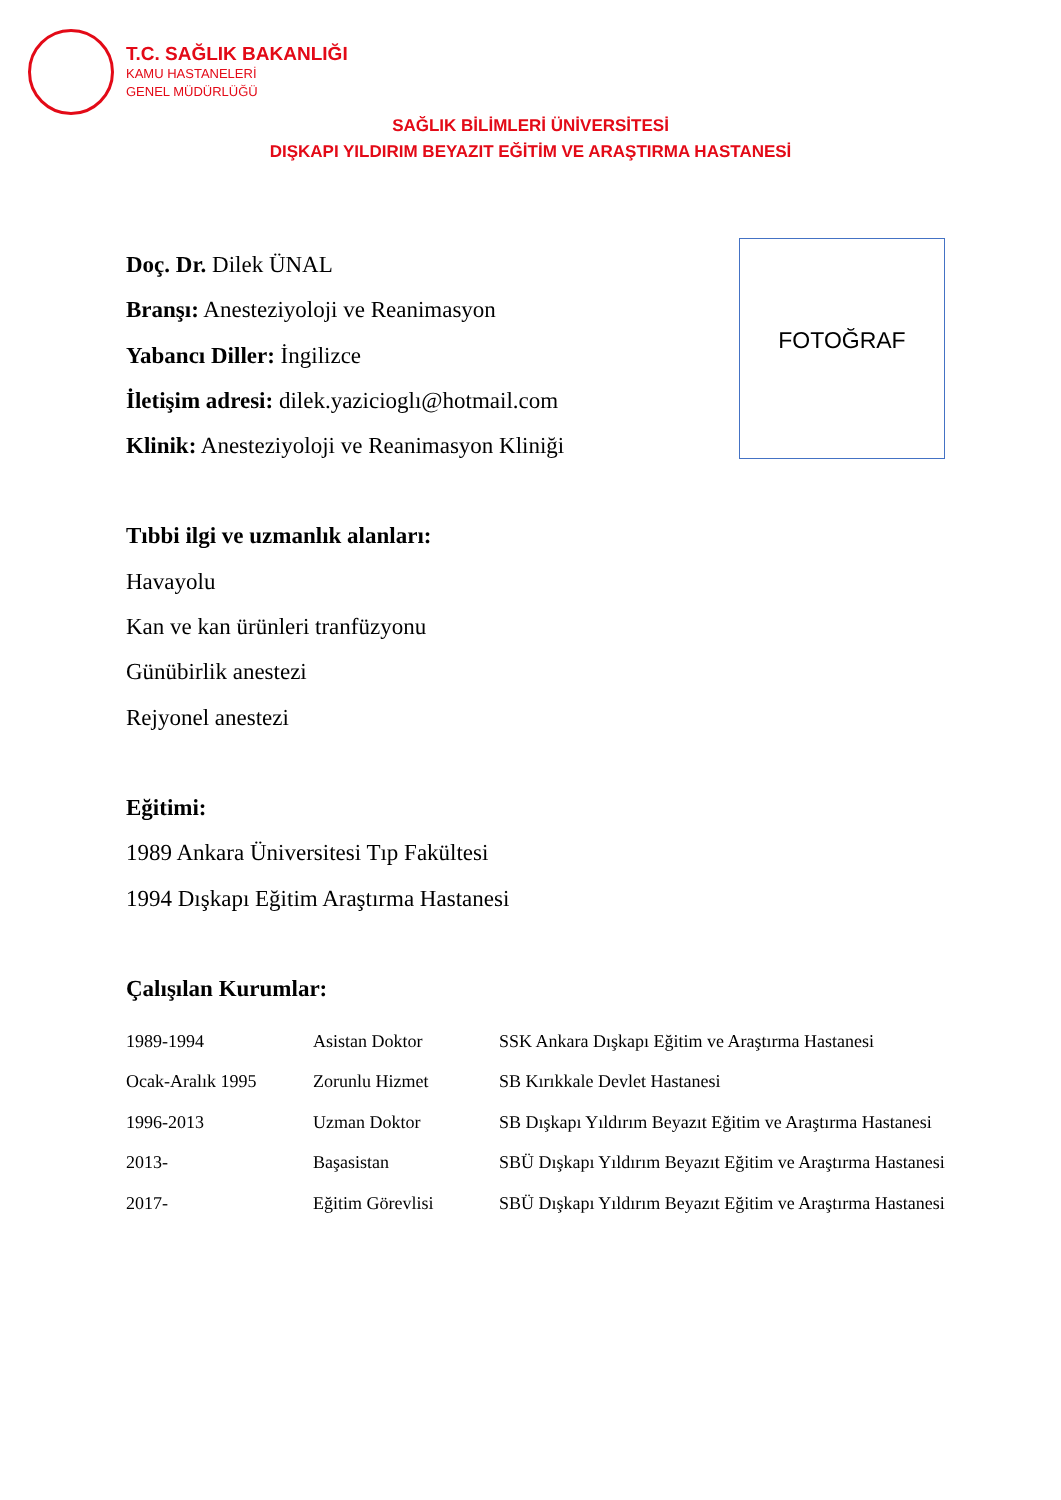T.C. SAĞLIK BAKANLIĞI
KAMU HASTANELERİ
GENEL MÜDÜRLÜĞÜ
SAĞLIK BİLİMLERİ ÜNİVERSİTESİ
DIŞKAPI YILDIRIM BEYAZIT EĞİTİM VE ARAŞTIRMA HASTANESİ
FOTOĞRAF
Doç. Dr. Dilek ÜNAL
Branşı: Anesteziyoloji ve Reanimasyon
Yabancı Diller: İngilizce
İletişim adresi: dilek.yazicioglı@hotmail.com
Klinik: Anesteziyoloji ve Reanimasyon Kliniği
Tıbbi ilgi ve uzmanlık alanları:
Havayolu
Kan ve kan ürünleri tranfüzyonu
Günübirlik anestezi
Rejyonel anestezi
Eğitimi:
1989 Ankara Üniversitesi Tıp Fakültesi
1994 Dışkapı Eğitim Araştırma Hastanesi
Çalışılan Kurumlar:
| 1989-1994 | Asistan Doktor | SSK Ankara Dışkapı Eğitim ve Araştırma Hastanesi |
| Ocak-Aralık 1995 | Zorunlu Hizmet | SB Kırıkkale Devlet Hastanesi |
| 1996-2013 | Uzman Doktor | SB Dışkapı Yıldırım Beyazıt Eğitim ve Araştırma Hastanesi |
| 2013- | Başasistan | SBÜ Dışkapı Yıldırım Beyazıt Eğitim ve Araştırma Hastanesi |
| 2017- | Eğitim Görevlisi | SBÜ Dışkapı Yıldırım Beyazıt Eğitim ve Araştırma Hastanesi |